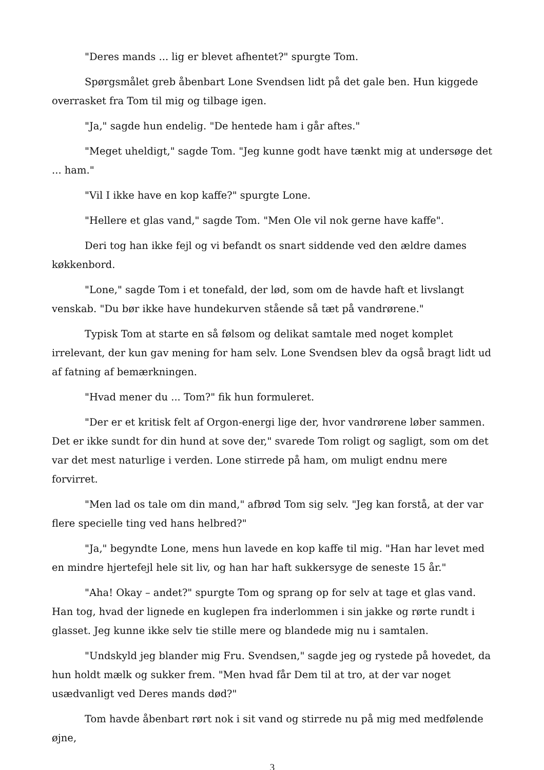"Deres mands ... lig er blevet afhentet?" spurgte Tom.
Spørgsmålet greb åbenbart Lone Svendsen lidt på det gale ben. Hun kiggede overrasket fra Tom til mig og tilbage igen.
"Ja," sagde hun endelig. "De hentede ham i går aftes."
"Meget uheldigt," sagde Tom. "Jeg kunne godt have tænkt mig at undersøge det ... ham."
"Vil I ikke have en kop kaffe?" spurgte Lone.
"Hellere et glas vand," sagde Tom. "Men Ole vil nok gerne have kaffe".
Deri tog han ikke fejl og vi befandt os snart siddende ved den ældre dames køkkenbord.
"Lone," sagde Tom i et tonefald, der lød, som om de havde haft et livslangt venskab. "Du bør ikke have hundekurven stående så tæt på vandrørene."
Typisk Tom at starte en så følsom og delikat samtale med noget komplet irrelevant, der kun gav mening for ham selv. Lone Svendsen blev da også bragt lidt ud af fatning af bemærkningen.
"Hvad mener du ... Tom?" fik hun formuleret.
"Der er et kritisk felt af Orgon-energi lige der, hvor vandrørene løber sammen. Det er ikke sundt for din hund at sove der," svarede Tom roligt og sagligt, som om det var det mest naturlige i verden. Lone stirrede på ham, om muligt endnu mere forvirret.
"Men lad os tale om din mand," afbrød Tom sig selv. "Jeg kan forstå, at der var flere specielle ting ved hans helbred?"
"Ja," begyndte Lone, mens hun lavede en kop kaffe til mig. "Han har levet med en mindre hjertefejl hele sit liv, og han har haft sukkersyge de seneste 15 år."
"Aha! Okay – andet?" spurgte Tom og sprang op for selv at tage et glas vand. Han tog, hvad der lignede en kuglepen fra inderlommen i sin jakke og rørte rundt i glasset. Jeg kunne ikke selv tie stille mere og blandede mig nu i samtalen.
"Undskyld jeg blander mig Fru. Svendsen," sagde jeg og rystede på hovedet, da hun holdt mælk og sukker frem. "Men hvad får Dem til at tro, at der var noget usædvanligt ved Deres mands død?"
Tom havde åbenbart rørt nok i sit vand og stirrede nu på mig med medfølende øjne,
3